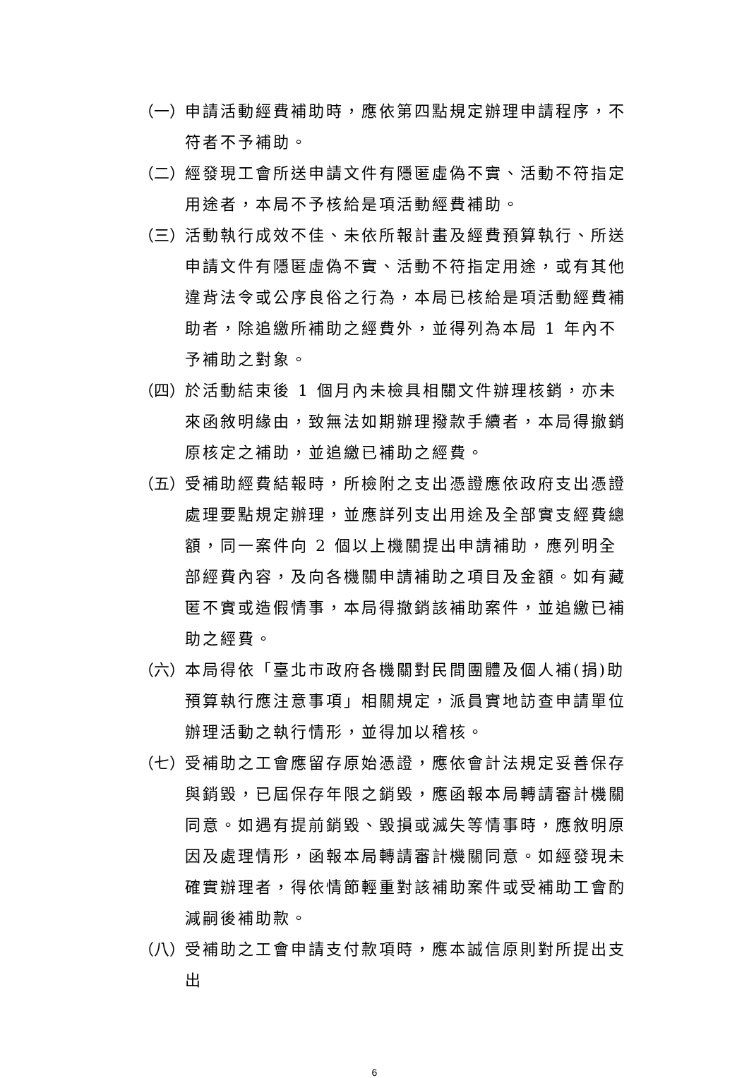（一） 申請活動經費補助時，應依第四點規定辦理申請程序，不符者不予補助。
（二） 經發現工會所送申請文件有隱匿虛偽不實、活動不符指定用途者，本局不予核給是項活動經費補助。
（三） 活動執行成效不佳、未依所報計畫及經費預算執行、所送申請文件有隱匿虛偽不實、活動不符指定用途，或有其他違背法令或公序良俗之行為，本局已核給是項活動經費補助者，除追繳所補助之經費外，並得列為本局 1 年內不予補助之對象。
（四） 於活動結束後 1 個月內未檢具相關文件辦理核銷，亦未來函敘明緣由，致無法如期辦理撥款手續者，本局得撤銷原核定之補助，並追繳已補助之經費。
（五） 受補助經費結報時，所檢附之支出憑證應依政府支出憑證處理要點規定辦理，並應詳列支出用途及全部實支經費總額，同一案件向 2 個以上機關提出申請補助，應列明全部經費內容，及向各機關申請補助之項目及金額。如有藏匿不實或造假情事，本局得撤銷該補助案件，並追繳已補助之經費。
（六） 本局得依「臺北市政府各機關對民間團體及個人補(捐)助預算執行應注意事項」相關規定，派員實地訪查申請單位辦理活動之執行情形，並得加以稽核。
（七） 受補助之工會應留存原始憑證，應依會計法規定妥善保存與銷毀，已屆保存年限之銷毀，應函報本局轉請審計機關同意。如遇有提前銷毀、毀損或滅失等情事時，應敘明原因及處理情形，函報本局轉請審計機關同意。如經發現未確實辦理者，得依情節輕重對該補助案件或受補助工會酌減嗣後補助款。
（八） 受補助之工會申請支付款項時，應本誠信原則對所提出支出
6